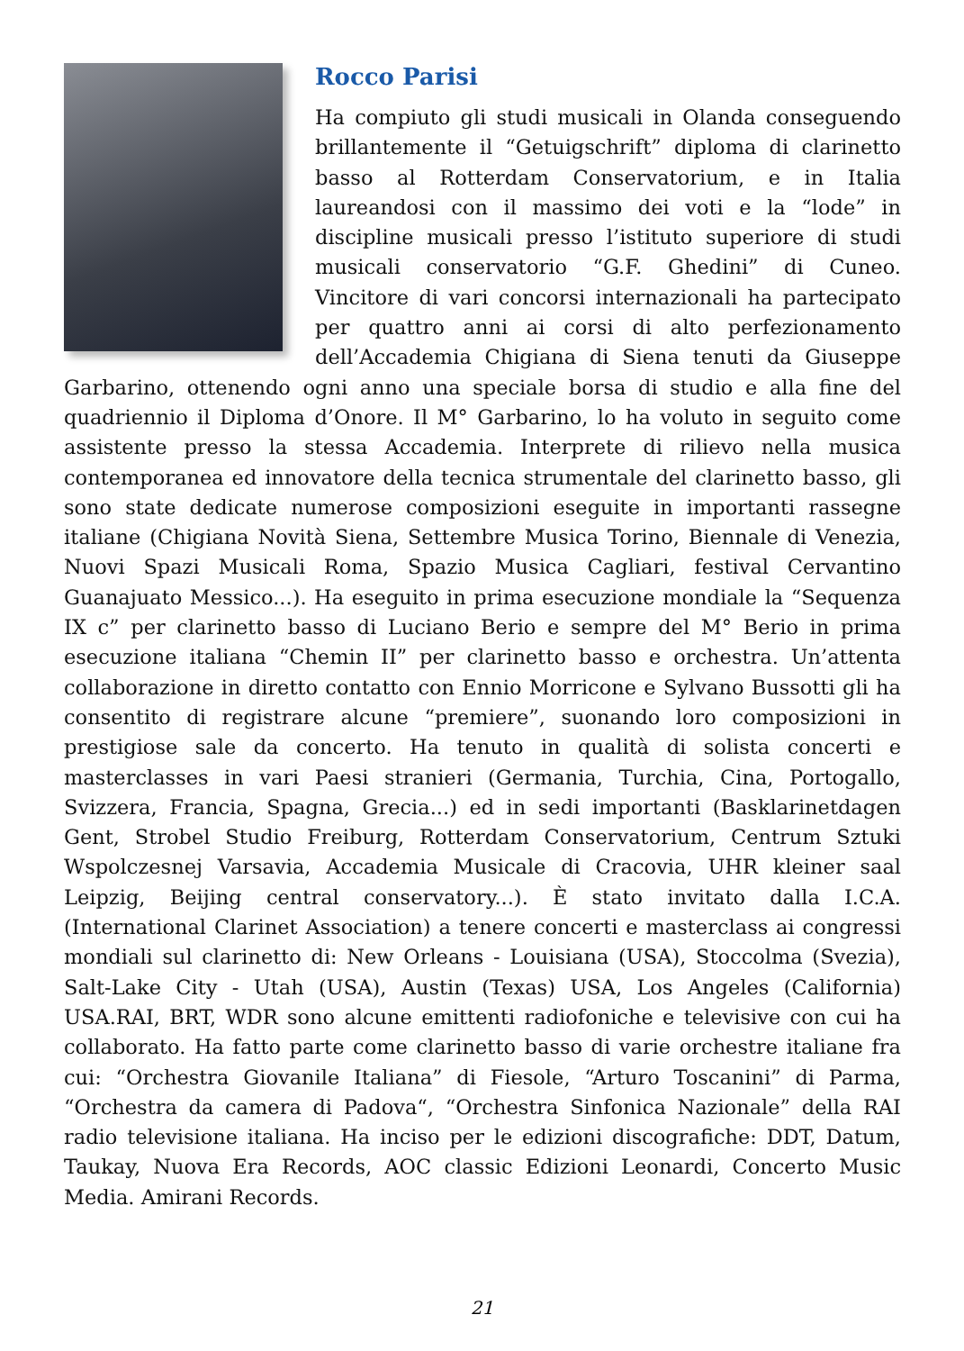Rocco Parisi
Ha compiuto gli studi musicali in Olanda conseguendo brillantemente il “Getuigschrift” diploma di clarinetto basso al Rotterdam Conservatorium, e in Italia laureandosi con il massimo dei voti e la “lode” in discipline musicali presso l’istituto superiore di studi musicali conservatorio “G.F. Ghedini” di Cuneo. Vincitore di vari concorsi internazionali ha partecipato per quattro anni ai corsi di alto perfezionamento dell’Accademia Chigiana di Siena tenuti da Giuseppe Garbarino, ottenendo ogni anno una speciale borsa di studio e alla fine del quadriennio il Diploma d’Onore. Il M° Garbarino, lo ha voluto in seguito come assistente presso la stessa Accademia. Interprete di rilievo nella musica contemporanea ed innovatore della tecnica strumentale del clarinetto basso, gli sono state dedicate numerose composizioni eseguite in importanti rassegne italiane (Chigiana Novità Siena, Settembre Musica Torino, Biennale di Venezia, Nuovi Spazi Musicali Roma, Spazio Musica Cagliari, festival Cervantino Guanajuato Messico...). Ha eseguito in prima esecuzione mondiale la “Sequenza IX c” per clarinetto basso di Luciano Berio e sempre del M° Berio in prima esecuzione italiana “Chemin II” per clarinetto basso e orchestra. Un’attenta collaborazione in diretto contatto con Ennio Morricone e Sylvano Bussotti gli ha consentito di registrare alcune “premiere”, suonando loro composizioni in prestigiose sale da concerto. Ha tenuto in qualità di solista concerti e masterclasses in vari Paesi stranieri (Germania, Turchia, Cina, Portogallo, Svizzera, Francia, Spagna, Grecia...) ed in sedi importanti (Basklarinetdagen Gent, Strobel Studio Freiburg, Rotterdam Conservatorium, Centrum Sztuki Wspolczesnej Varsavia, Accademia Musicale di Cracovia, UHR kleiner saal Leipzig, Beijing central conservatory...). È stato invitato dalla I.C.A. (International Clarinet Association) a tenere concerti e masterclass ai congressi mondiali sul clarinetto di: New Orleans - Louisiana (USA), Stoccolma (Svezia), Salt-Lake City - Utah (USA), Austin (Texas) USA, Los Angeles (California) USA.RAI, BRT, WDR sono alcune emittenti radiofoniche e televisive con cui ha collaborato. Ha fatto parte come clarinetto basso di varie orchestre italiane fra cui: “Orchestra Giovanile Italiana” di Fiesole, “Arturo Toscanini” di Parma, “Orchestra da camera di Padova“, “Orchestra Sinfonica Nazionale” della RAI radio televisione italiana. Ha inciso per le edizioni discografiche: DDT, Datum, Taukay, Nuova Era Records, AOC classic Edizioni Leonardi, Concerto Music Media. Amirani Records.
21